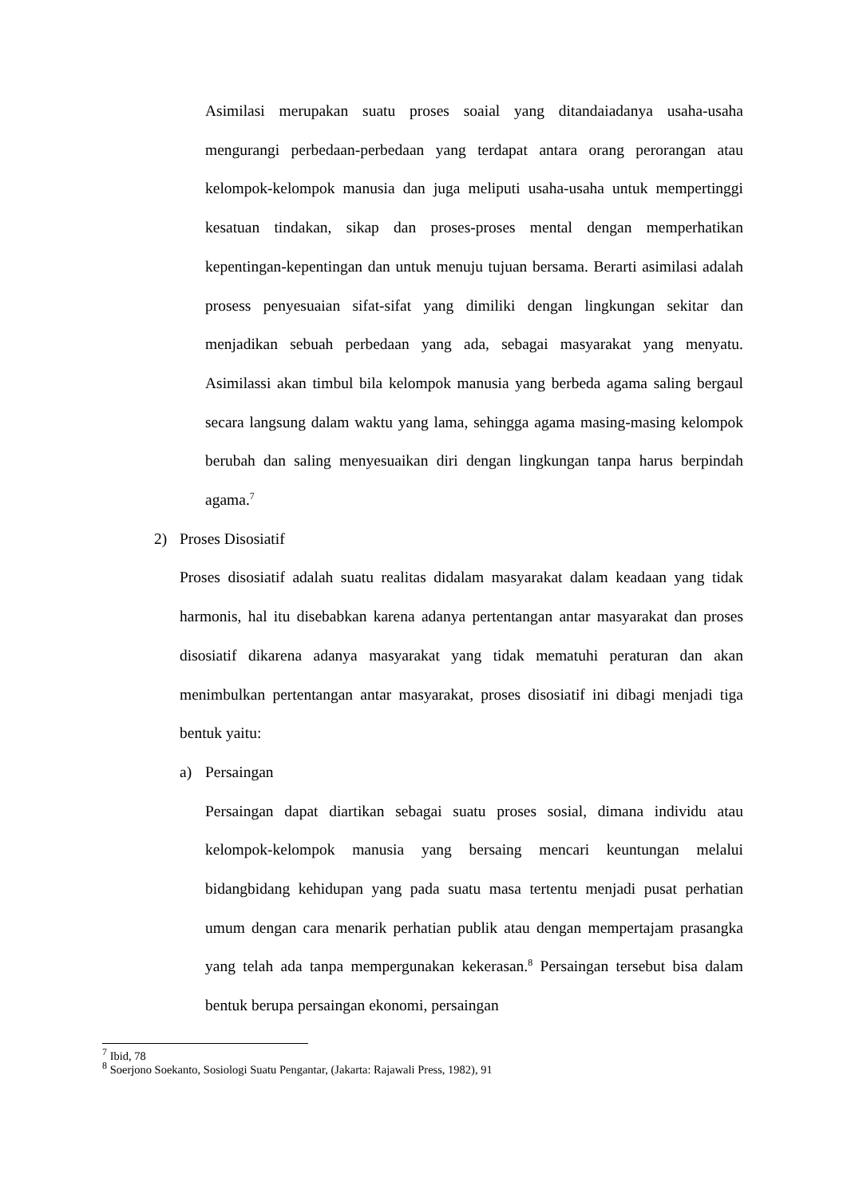Asimilasi merupakan suatu proses soaial yang ditandaiadanya usaha-usaha mengurangi perbedaan-perbedaan yang terdapat antara orang perorangan atau kelompok-kelompok manusia dan juga meliputi usaha-usaha untuk mempertinggi kesatuan tindakan, sikap dan proses-proses mental dengan memperhatikan kepentingan-kepentingan dan untuk menuju tujuan bersama. Berarti asimilasi adalah prosess penyesuaian sifat-sifat yang dimiliki dengan lingkungan sekitar dan menjadikan sebuah perbedaan yang ada, sebagai masyarakat yang menyatu. Asimilassi akan timbul bila kelompok manusia yang berbeda agama saling bergaul secara langsung dalam waktu yang lama, sehingga agama masing-masing kelompok berubah dan saling menyesuaikan diri dengan lingkungan tanpa harus berpindah agama.<sup>7</sup>
2) Proses Disosiatif
Proses disosiatif adalah suatu realitas didalam masyarakat dalam keadaan yang tidak harmonis, hal itu disebabkan karena adanya pertentangan antar masyarakat dan proses disosiatif dikarena adanya masyarakat yang tidak mematuhi peraturan dan akan menimbulkan pertentangan antar masyarakat, proses disosiatif ini dibagi menjadi tiga bentuk yaitu:
a) Persaingan
Persaingan dapat diartikan sebagai suatu proses sosial, dimana individu atau kelompok-kelompok manusia yang bersaing mencari keuntungan melalui bidangbidang kehidupan yang pada suatu masa tertentu menjadi pusat perhatian umum dengan cara menarik perhatian publik atau dengan mempertajam prasangka yang telah ada tanpa mempergunakan kekerasan.<sup>8</sup> Persaingan tersebut bisa dalam bentuk berupa persaingan ekonomi, persaingan
<sup>7</sup> Ibid, 78
<sup>8</sup> Soerjono Soekanto, Sosiologi Suatu Pengantar, (Jakarta: Rajawali Press, 1982), 91